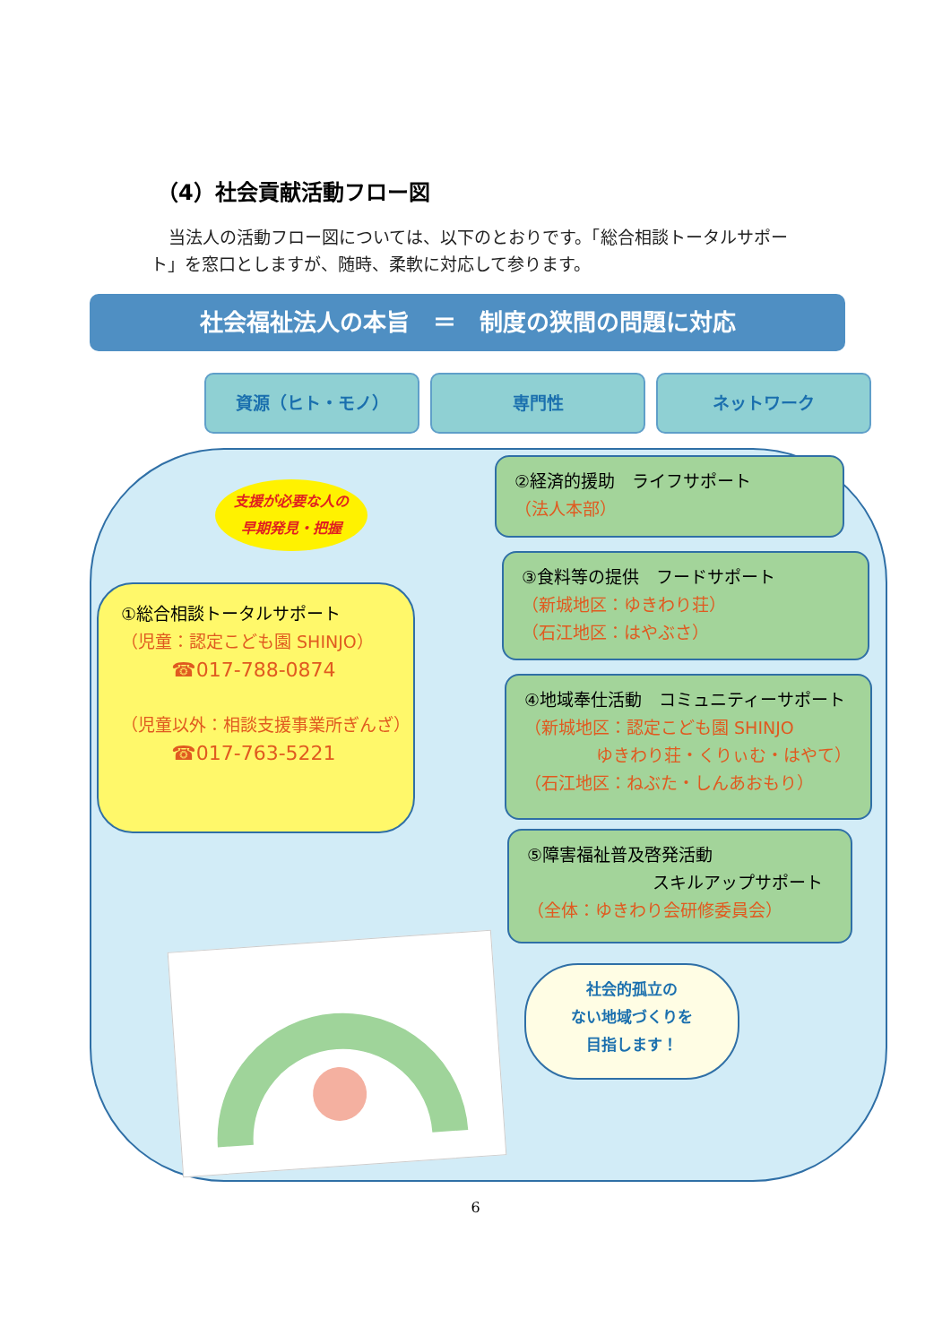（4）社会貢献活動フロー図
当法人の活動フロー図については、以下のとおりです。「総合相談トータルサポート」を窓口としますが、随時、柔軟に対応して参ります。
社会福祉法人の本旨　＝　制度の狭間の問題に対応
資源（ヒト・モノ） 専門性 ネットワーク
①総合相談トータルサポート
（児童：認定こども園 SHINJO）
☎017-788-0874
（児童以外：相談支援事業所ぎんざ）
☎017-763-5221
支援が必要な人の
早期発見・把握
②経済的援助　ライフサポート
（法人本部）
③食料等の提供　フードサポート
（新城地区：ゆきわり荘）
（石江地区：はやぶさ）
④地域奉仕活動　コミュニティーサポート
（新城地区：認定こども園 SHINJO
ゆきわり荘・くりぃむ・はやて）
（石江地区：ねぶた・しんあおもり）
⑤障害福祉普及啓発活動
スキルアップサポート
（全体：ゆきわり会研修委員会）
社会的孤立の
ない地域づくりを
目指します！
6